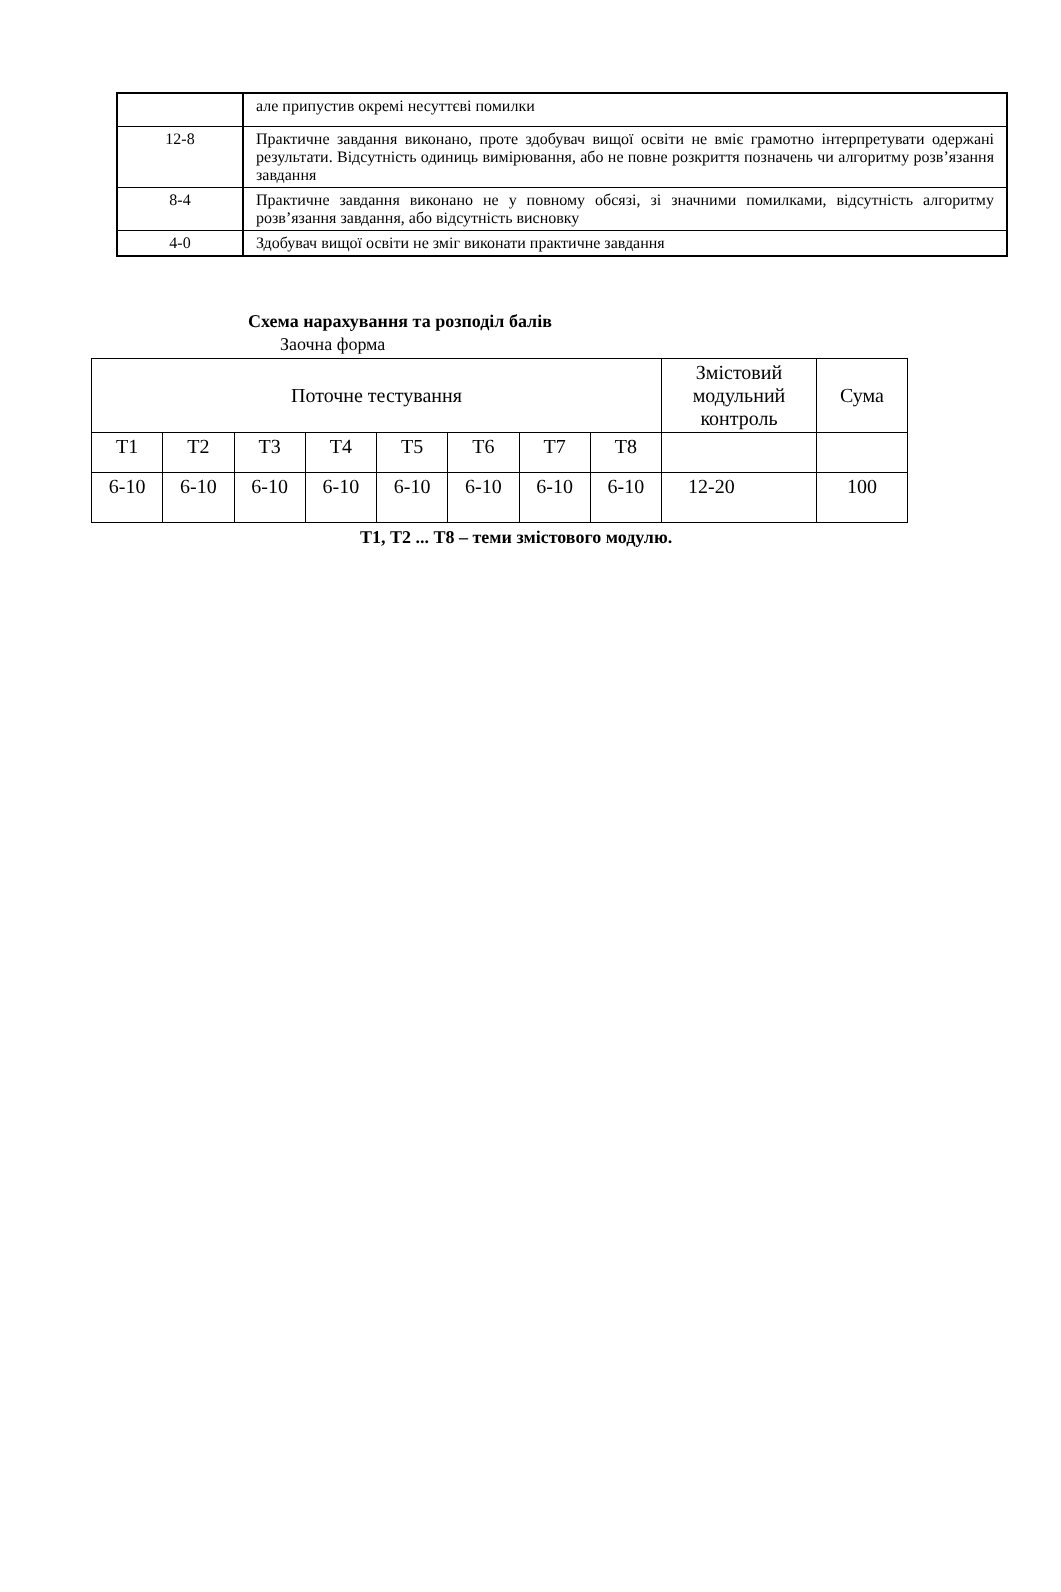| | але припустив окремі несуттєві помилки |
| 12-8 | Практичне завдання виконано, проте здобувач вищої освіти не вміє грамотно інтерпретувати одержані результати. Відсутність одиниць вимірювання, або не повне розкриття позначень чи алгоритму розв’язання завдання |
| 8-4 | Практичне завдання виконано не у повному обсязі, зі значними помилками, відсутність алгоритму розв’язання завдання, або відсутність висновку |
| 4-0 | Здобувач вищої освіти не зміг виконати практичне завдання |
Схема нарахування та розподіл балів
Заочна форма
| Поточне тестування | | | | | | | | Змістовий модульний контроль | Сума |
| Т1 | Т2 | Т3 | Т4 | Т5 | Т6 | Т7 | Т8 | | |
| 6-10 | 6-10 | 6-10 | 6-10 | 6-10 | 6-10 | 6-10 | 6-10 | 12-20 | 100 |
Т1, Т2 ... Т8 – теми змістового модулю.